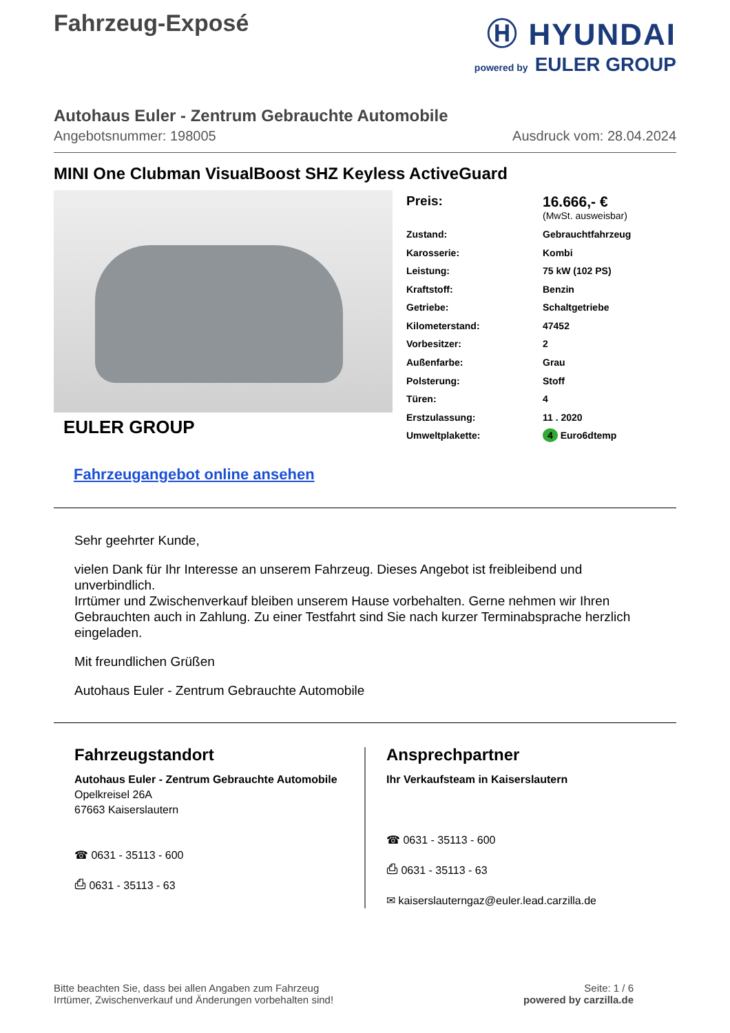Fahrzeug-Exposé
Ⓗ HYUNDAI
powered by EULER GROUP
Autohaus Euler - Zentrum Gebrauchte Automobile
Angebotsnummer: 198005 Ausdruck vom: 28.04.2024
MINI One Clubman VisualBoost SHZ Keyless ActiveGuard
EULER GROUP
| Preis: | 16.666,- € (MwSt. ausweisbar) |
| Zustand: | Gebrauchtfahrzeug |
| Karosserie: | Kombi |
| Leistung: | 75 kW (102 PS) |
| Kraftstoff: | Benzin |
| Getriebe: | Schaltgetriebe |
| Kilometerstand: | 47452 |
| Vorbesitzer: | 2 |
| Außenfarbe: | Grau |
| Polsterung: | Stoff |
| Türen: | 4 |
| Erstzulassung: | 11 . 2020 |
| Umweltplakette: | 4 Euro6dtemp |
Fahrzeugangebot online ansehen
Sehr geehrter Kunde,
vielen Dank für Ihr Interesse an unserem Fahrzeug. Dieses Angebot ist freibleibend und unverbindlich.
Irrtümer und Zwischenverkauf bleiben unserem Hause vorbehalten. Gerne nehmen wir Ihren Gebrauchten auch in Zahlung. Zu einer Testfahrt sind Sie nach kurzer Terminabsprache herzlich eingeladen.
Mit freundlichen Grüßen
Autohaus Euler - Zentrum Gebrauchte Automobile
Fahrzeugstandort
Autohaus Euler - Zentrum Gebrauchte Automobile
Opelkreisel 26A
67663 Kaiserslautern
☎ 0631 - 35113 - 600
⎙ 0631 - 35113 - 63
Ansprechpartner
Ihr Verkaufsteam in Kaiserslautern
☎ 0631 - 35113 - 600
⎙ 0631 - 35113 - 63
✉ kaiserslauterngaz@euler.lead.carzilla.de
Bitte beachten Sie, dass bei allen Angaben zum Fahrzeug
Irrtümer, Zwischenverkauf und Änderungen vorbehalten sind!
Seite: 1 / 6
powered by carzilla.de